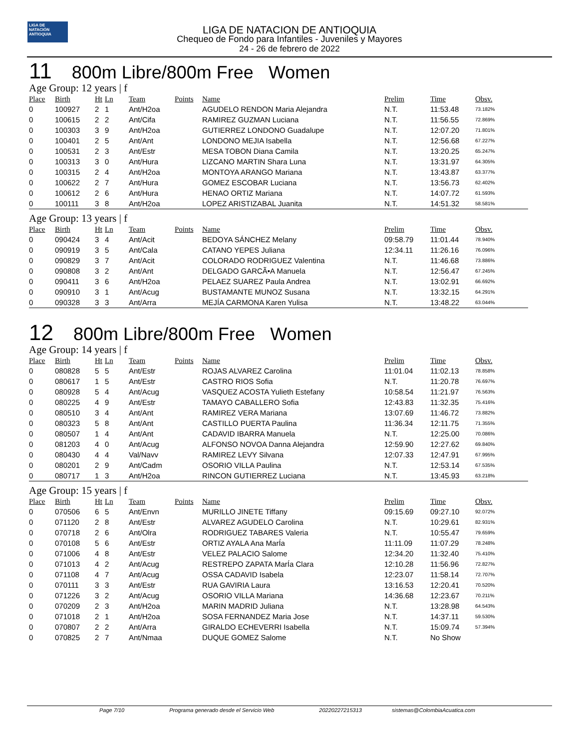LIGA DE NATACIÓN ANTIOQUIA
LIGA DE NATACION DE ANTIOQUIA
Chequeo de Fondo para Infantiles - Juveniles y Mayores
24 - 26 de febrero de 2022
11 800m Libre/800m Free Women
Age Group: 12 years | f
| Place | Birth | Ht | Ln | Team | Points | Name | Prelim | Time | Obsv. |
| --- | --- | --- | --- | --- | --- | --- | --- | --- | --- |
| 0 | 100927 | 2 | 1 | Ant/H2oa | | AGUDELO RENDON Maria Alejandra | N.T. | 11:53.48 | 73.182% |
| 0 | 100615 | 2 | 2 | Ant/Cifa | | RAMIREZ GUZMAN Luciana | N.T. | 11:56.55 | 72.869% |
| 0 | 100303 | 3 | 9 | Ant/H2oa | | GUTIERREZ LONDONO Guadalupe | N.T. | 12:07.20 | 71.801% |
| 0 | 100401 | 2 | 5 | Ant/Ant | | LONDONO MEJIA Isabella | N.T. | 12:56.68 | 67.227% |
| 0 | 100531 | 2 | 3 | Ant/Estr | | MESA TOBON Diana Camila | N.T. | 13:20.25 | 65.247% |
| 0 | 100313 | 3 | 0 | Ant/Hura | | LIZCANO MARTIN Shara Luna | N.T. | 13:31.97 | 64.305% |
| 0 | 100315 | 2 | 4 | Ant/H2oa | | MONTOYA ARANGO Mariana | N.T. | 13:43.87 | 63.377% |
| 0 | 100622 | 2 | 7 | Ant/Hura | | GOMEZ ESCOBAR Luciana | N.T. | 13:56.73 | 62.402% |
| 0 | 100612 | 2 | 6 | Ant/Hura | | HENAO ORTIZ Mariana | N.T. | 14:07.72 | 61.593% |
| 0 | 100111 | 3 | 8 | Ant/H2oa | | LOPEZ ARISTIZABAL Juanita | N.T. | 14:51.32 | 58.581% |
Age Group: 13 years | f
| Place | Birth | Ht | Ln | Team | Points | Name | Prelim | Time | Obsv. |
| --- | --- | --- | --- | --- | --- | --- | --- | --- | --- |
| 0 | 090424 | 3 | 4 | Ant/Acit | | BEDOYA SÁNCHEZ Melany | 09:58.79 | 11:01.44 | 78.940% |
| 0 | 090919 | 3 | 5 | Ant/Cala | | CATANO YEPES Juliana | 12:34.11 | 11:26.16 | 76.096% |
| 0 | 090829 | 3 | 7 | Ant/Acit | | COLORADO RODRIGUEZ Valentina | N.T. | 11:46.68 | 73.886% |
| 0 | 090808 | 3 | 2 | Ant/Ant | | DELGADO GARCÃ•A Manuela | N.T. | 12:56.47 | 67.245% |
| 0 | 090411 | 3 | 6 | Ant/H2oa | | PELAEZ SUAREZ Paula Andrea | N.T. | 13:02.91 | 66.692% |
| 0 | 090910 | 3 | 1 | Ant/Acug | | BUSTAMANTE MUNOZ Susana | N.T. | 13:32.15 | 64.291% |
| 0 | 090328 | 3 | 3 | Ant/Arra | | MEJÍA CARMONA Karen Yulisa | N.T. | 13:48.22 | 63.044% |
12 800m Libre/800m Free Women
Age Group: 14 years | f
| Place | Birth | Ht | Ln | Team | Points | Name | Prelim | Time | Obsv. |
| --- | --- | --- | --- | --- | --- | --- | --- | --- | --- |
| 0 | 080828 | 5 | 5 | Ant/Estr | | ROJAS ALVAREZ Carolina | 11:01.04 | 11:02.13 | 78.858% |
| 0 | 080617 | 1 | 5 | Ant/Estr | | CASTRO RIOS Sofia | N.T. | 11:20.78 | 76.697% |
| 0 | 080928 | 5 | 4 | Ant/Acug | | VASQUEZ ACOSTA Yulieth Estefany | 10:58.54 | 11:21.97 | 76.563% |
| 0 | 080225 | 4 | 9 | Ant/Estr | | TAMAYO CABALLERO Sofia | 12:43.83 | 11:32.35 | 75.416% |
| 0 | 080510 | 3 | 4 | Ant/Ant | | RAMIREZ VERA Mariana | 13:07.69 | 11:46.72 | 73.882% |
| 0 | 080323 | 5 | 8 | Ant/Ant | | CASTILLO PUERTA Paulina | 11:36.34 | 12:11.75 | 71.355% |
| 0 | 080507 | 1 | 4 | Ant/Ant | | CADAVID IBARRA Manuela | N.T. | 12:25.00 | 70.086% |
| 0 | 081203 | 4 | 0 | Ant/Acug | | ALFONSO NOVOA Danna Alejandra | 12:59.90 | 12:27.62 | 69.840% |
| 0 | 080430 | 4 | 4 | Val/Navv | | RAMIREZ LEVY Silvana | 12:07.33 | 12:47.91 | 67.995% |
| 0 | 080201 | 2 | 9 | Ant/Cadm | | OSORIO VILLA Paulina | N.T. | 12:53.14 | 67.535% |
| 0 | 080717 | 1 | 3 | Ant/H2oa | | RINCON GUTIERREZ Luciana | N.T. | 13:45.93 | 63.218% |
Age Group: 15 years | f
| Place | Birth | Ht | Ln | Team | Points | Name | Prelim | Time | Obsv. |
| --- | --- | --- | --- | --- | --- | --- | --- | --- | --- |
| 0 | 070506 | 6 | 5 | Ant/Envn | | MURILLO JINETE Tiffany | 09:15.69 | 09:27.10 | 92.072% |
| 0 | 071120 | 2 | 8 | Ant/Estr | | ALVAREZ AGUDELO Carolina | N.T. | 10:29.61 | 82.931% |
| 0 | 070718 | 2 | 6 | Ant/Olra | | RODRIGUEZ TABARES Valeria | N.T. | 10:55.47 | 79.659% |
| 0 | 070108 | 5 | 6 | Ant/Estr | | ORTIZ AYALA Ana MarÍa | 11:11.09 | 11:07.29 | 78.248% |
| 0 | 071006 | 4 | 8 | Ant/Estr | | VELEZ PALACIO Salome | 12:34.20 | 11:32.40 | 75.410% |
| 0 | 071013 | 4 | 2 | Ant/Acug | | RESTREPO ZAPATA MarÍa Clara | 12:10.28 | 11:56.96 | 72.827% |
| 0 | 071108 | 4 | 7 | Ant/Acug | | OSSA CADAVID Isabela | 12:23.07 | 11:58.14 | 72.707% |
| 0 | 070111 | 3 | 3 | Ant/Estr | | RUA GAVIRIA Laura | 13:16.53 | 12:20.41 | 70.520% |
| 0 | 071226 | 3 | 2 | Ant/Acug | | OSORIO VILLA Mariana | 14:36.68 | 12:23.67 | 70.211% |
| 0 | 070209 | 2 | 3 | Ant/H2oa | | MARIN MADRID Juliana | N.T. | 13:28.98 | 64.543% |
| 0 | 071018 | 2 | 1 | Ant/H2oa | | SOSA FERNANDEZ Maria Jose | N.T. | 14:37.11 | 59.530% |
| 0 | 070807 | 2 | 2 | Ant/Arra | | GIRALDO ECHEVERRI Isabella | N.T. | 15:09.74 | 57.394% |
| 0 | 070825 | 2 | 7 | Ant/Nmaa | | DUQUE GOMEZ Salome | N.T. | No Show | |
Page 7/10 Programa generado desde el Servicio Web 20220227215313 sistemas@ColombiaAcuatica.com